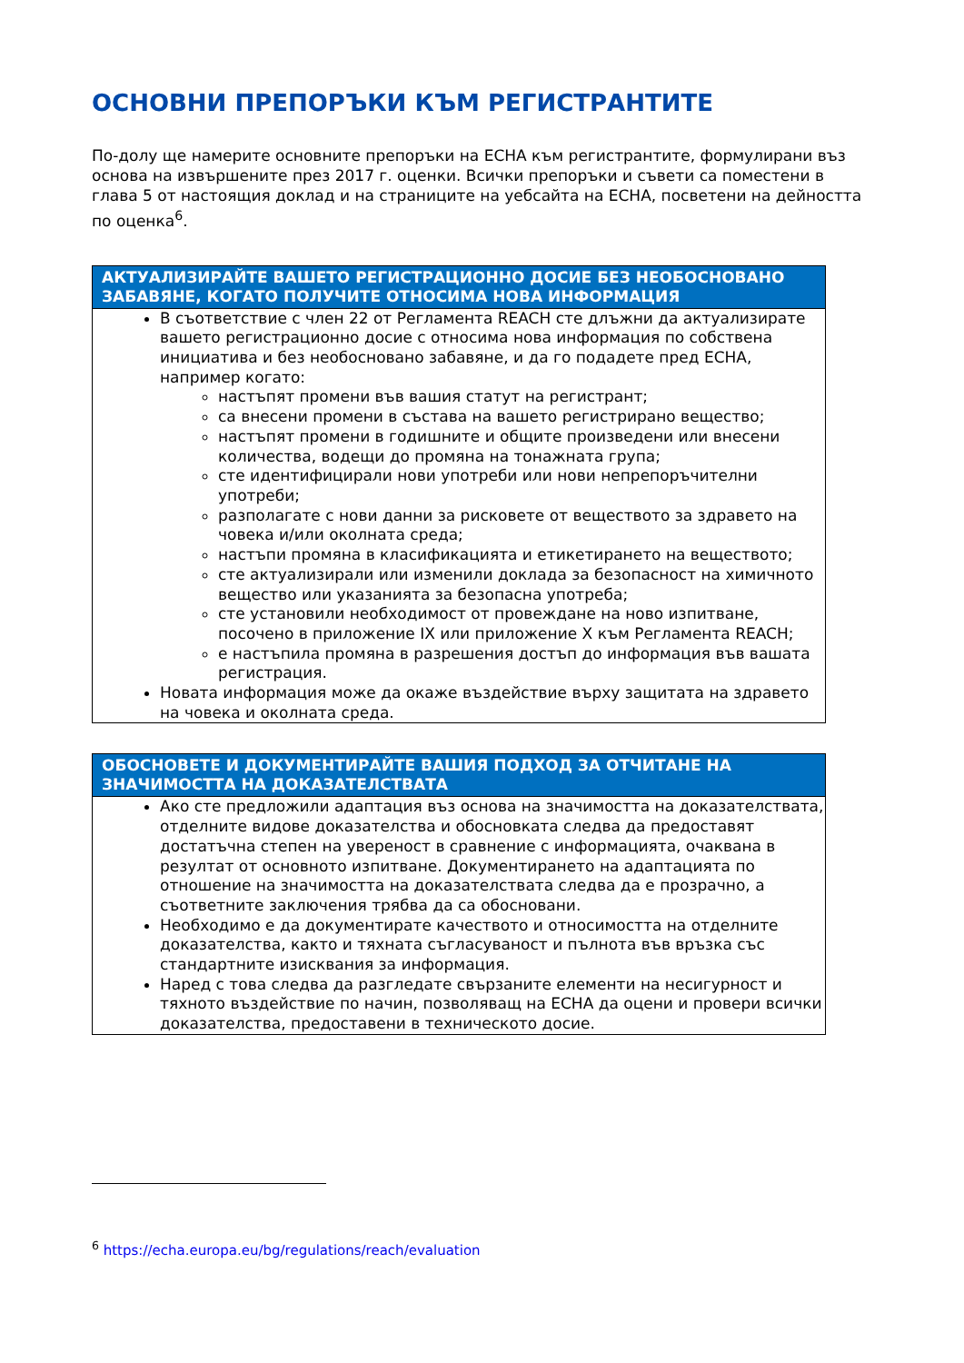ОСНОВНИ ПРЕПОРЪКИ КЪМ РЕГИСТРАНТИТЕ
По-долу ще намерите основните препоръки на ECHA към регистрантите, формулирани въз основа на извършените през 2017 г. оценки. Всички препоръки и съвети са поместени в глава 5 от настоящия доклад и на страниците на уебсайта на ECHA, посветени на дейността по оценка<sup>6</sup>.
АКТУАЛИЗИРАЙТЕ ВАШЕТО РЕГИСТРАЦИОННО ДОСИЕ БЕЗ НЕОБОСНОВАНО ЗАБАВЯНЕ, КОГАТО ПОЛУЧИТЕ ОТНОСИМА НОВА ИНФОРМАЦИЯ
В съответствие с член 22 от Регламента REACH сте длъжни да актуализирате вашето регистрационно досие с относима нова информация по собствена инициатива и без необосновано забавяне, и да го подадете пред ECHA, например когато:
настъпят промени във вашия статут на регистрант;
са внесени промени в състава на вашето регистрирано вещество;
настъпят промени в годишните и общите произведени или внесени количества, водещи до промяна на тонажната група;
сте идентифицирали нови употреби или нови непрепоръчителни употреби;
разполагате с нови данни за рисковете от веществото за здравето на човека и/или околната среда;
настъпи промяна в класификацията и етикетирането на веществото;
сте актуализирали или изменили доклада за безопасност на химичното вещество или указанията за безопасна употреба;
сте установили необходимост от провеждане на ново изпитване, посочено в приложение IX или приложение X към Регламента REACH;
е настъпила промяна в разрешения достъп до информация във вашата регистрация.
Новата информация може да окаже въздействие върху защитата на здравето на човека и околната среда.
ОБОСНОВЕТЕ И ДОКУМЕНТИРАЙТЕ ВАШИЯ ПОДХОД ЗА ОТЧИТАНЕ НА ЗНАЧИМОСТТА НА ДОКАЗАТЕЛСТВАТА
Ако сте предложили адаптация въз основа на значимостта на доказателствата, отделните видове доказателства и обосновката следва да предоставят достатъчна степен на увереност в сравнение с информацията, очаквана в резултат от основното изпитване. Документирането на адаптацията по отношение на значимостта на доказателствата следва да е прозрачно, а съответните заключения трябва да са обосновани.
Необходимо е да документирате качеството и относимостта на отделните доказателства, както и тяхната съгласуваност и пълнота във връзка със стандартните изисквания за информация.
Наред с това следва да разгледате свързаните елементи на несигурност и тяхното въздействие по начин, позволяващ на ECHA да оцени и провери всички доказателства, предоставени в техническото досие.
<sup>6</sup> https://echa.europa.eu/bg/regulations/reach/evaluation